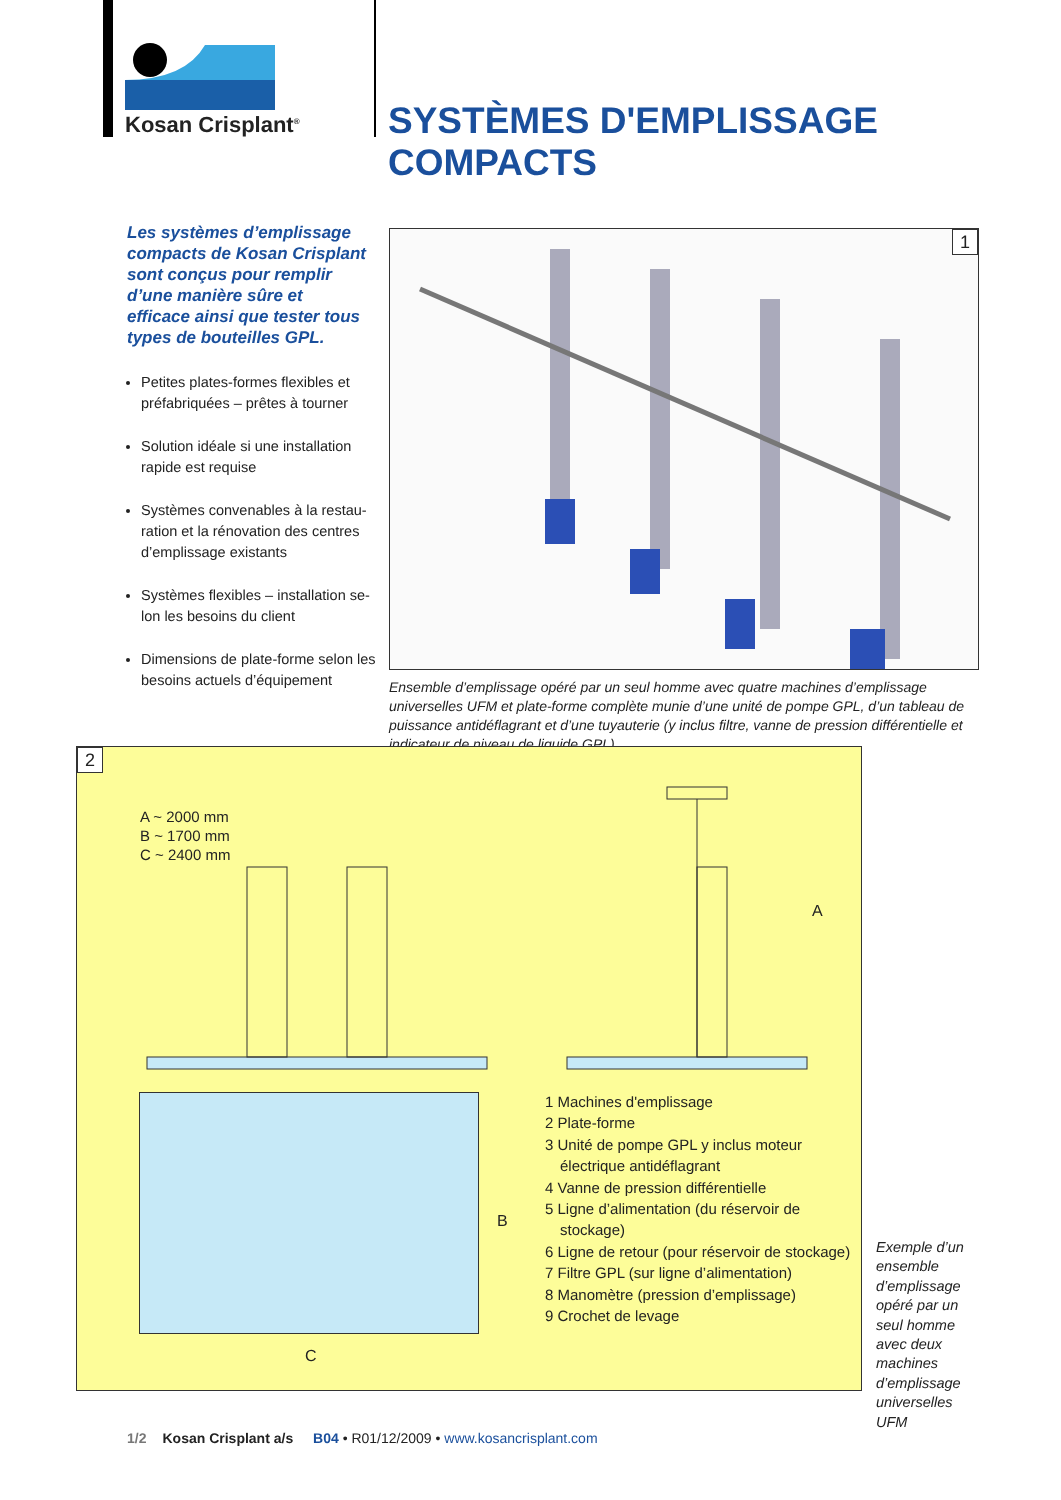Kosan Crisplant<sup>®</sup> SYSTÈMES D'EMPLISSAGE COMPACTS
Les systèmes d’emplissage compacts de Kosan Crisplant sont conçus pour remplir d’une manière sûre et efficace ainsi que tester tous types de bouteilles GPL.
Petites plates-formes flexibles et préfabriquées – prêtes à tourner
Solution idéale si une installation rapide est requise
Systèmes convenables à la restau-ration et la rénovation des centres d’emplissage existants
Systèmes flexibles – installation se-lon les besoins du client
Dimensions de plate-forme selon les besoins actuels d’équipement
1
Ensemble d’emplissage opéré par un seul homme avec quatre machines d’emplissage universelles UFM et plate-forme complète munie d’une unité de pompe GPL, d’un tableau de puissance antidéflagrant et d’une tuyauterie (y inclus filtre, vanne de pression différentielle et indicateur de niveau de liquide GPL)
2
A ~ 2000 mm
B ~ 1700 mm
C ~ 2400 mm
B
C
A
1 Machines d'emplissage
2 Plate-forme
3 Unité de pompe GPL y inclus moteur électrique antidéflagrant
4 Vanne de pression différentielle
5 Ligne d’alimentation (du réservoir de stockage)
6 Ligne de retour (pour réservoir de stockage)
7 Filtre GPL (sur ligne d’alimentation)
8 Manomètre (pression d’emplissage)
9 Crochet de levage
Exemple d’un ensemble d’emplissage opéré par un seul homme avec deux machines d’emplissage universelles UFM
1/2 Kosan Crisplant a/s B04 • R01/12/2009 • www.kosancrisplant.com